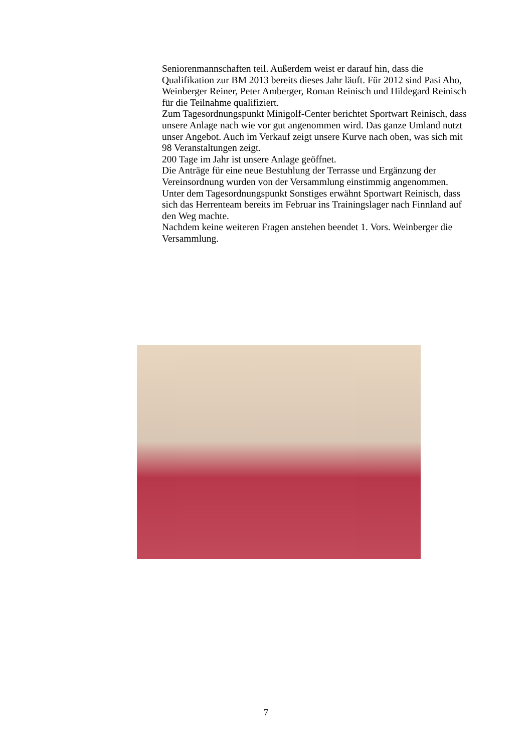Seniorenmannschaften teil. Außerdem weist er darauf hin, dass die Qualifikation zur BM 2013 bereits dieses Jahr läuft. Für 2012 sind Pasi Aho, Weinberger Reiner, Peter Amberger, Roman Reinisch und Hildegard Reinisch für die Teilnahme qualifiziert.
Zum Tagesordnungspunkt Minigolf-Center berichtet Sportwart Reinisch, dass unsere Anlage nach wie vor gut angenommen wird. Das ganze Umland nutzt unser Angebot. Auch im Verkauf zeigt unsere Kurve nach oben, was sich mit 98 Veranstaltungen zeigt.
200 Tage im Jahr ist unsere Anlage geöffnet.
Die Anträge für eine neue Bestuhlung der Terrasse und Ergänzung der Vereinsordnung wurden von der Versammlung einstimmig angenommen.
Unter dem Tagesordnungspunkt Sonstiges erwähnt Sportwart Reinisch, dass sich das Herrenteam bereits im Februar ins Trainingslager nach Finnland auf den Weg machte.
Nachdem keine weiteren Fragen anstehen beendet 1. Vors. Weinberger die Versammlung.
7